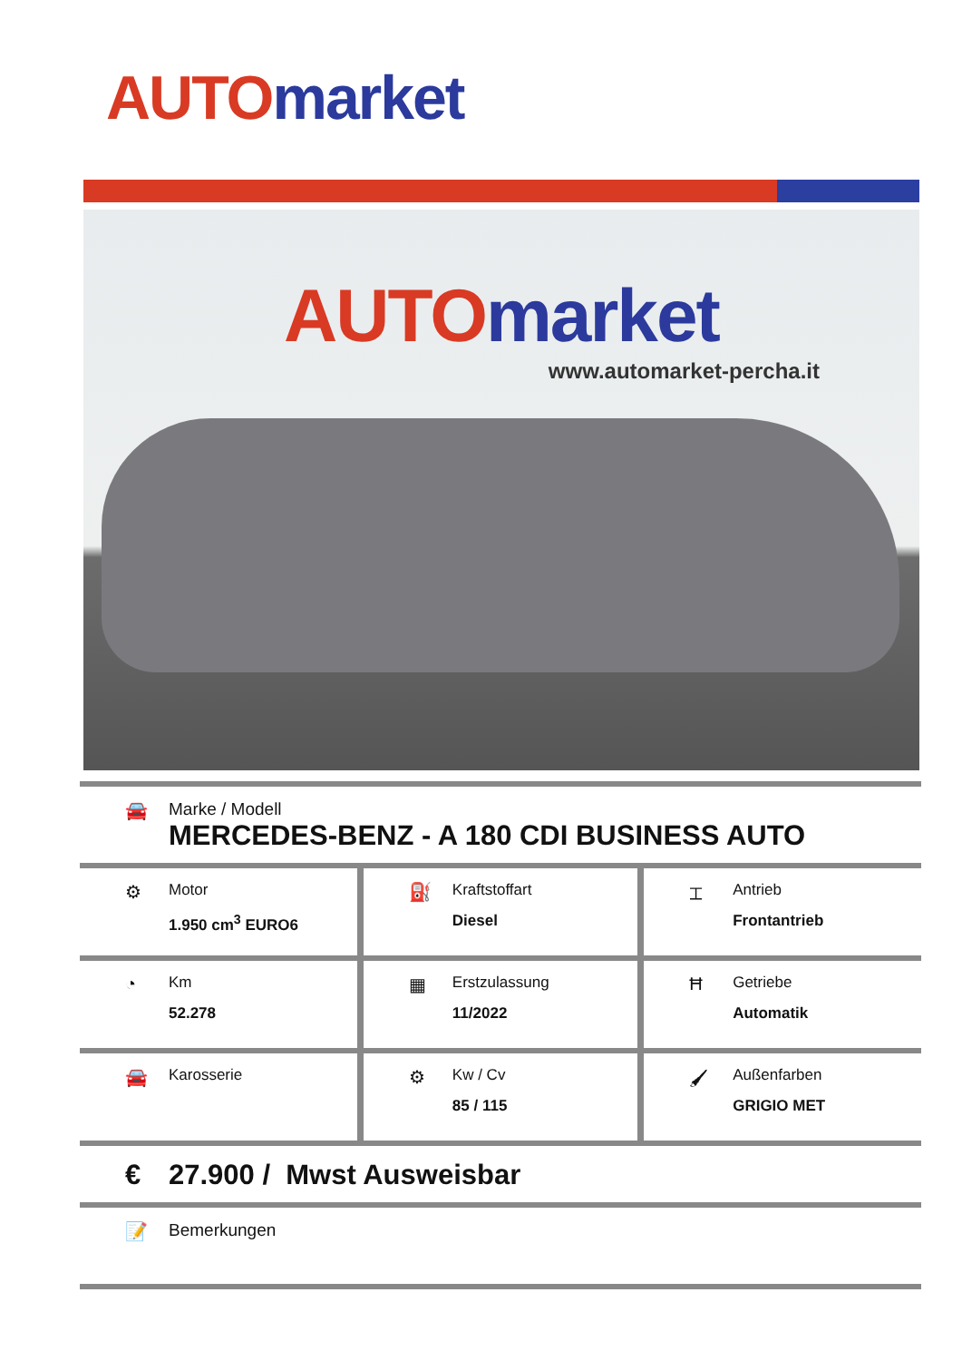AUTO market
AUTO market
www.automarket-percha.it
🚘 Marke / Modell
MERCEDES-BENZ - A 180 CDI BUSINESS AUTO
| ⚙ Motor 1.950 cm<sup>3</sup> EURO6 | ⛽ Kraftstoffart Diesel | ⌶ Antrieb Frontantrieb |
| ◔ Km 52.278 | ▦ Erstzulassung 11/2022 | Ħ Getriebe Automatik |
| 🚘 Karosserie | ⚙ Kw / Cv 85 / 115 | 🖌 Außenfarben GRIGIO MET |
€ 27.900 / Mwst Ausweisbar
📝 Bemerkungen